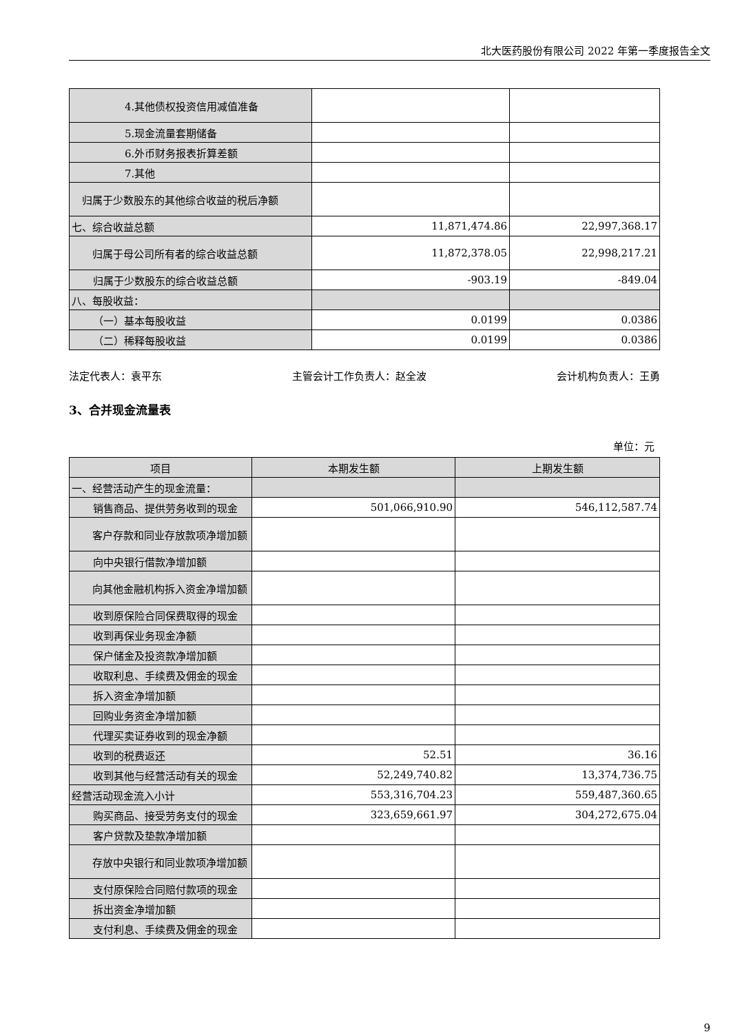北大医药股份有限公司 2022 年第一季度报告全文
| 4.其他债权投资信用减值准备 | | |
| 5.现金流量套期储备 | | |
| 6.外币财务报表折算差额 | | |
| 7.其他 | | |
| 归属于少数股东的其他综合收益的税后净额 | | |
| 七、综合收益总额 | 11,871,474.86 | 22,997,368.17 |
| 归属于母公司所有者的综合收益总额 | 11,872,378.05 | 22,998,217.21 |
| 归属于少数股东的综合收益总额 | -903.19 | -849.04 |
| 八、每股收益： | | |
| （一）基本每股收益 | 0.0199 | 0.0386 |
| （二）稀释每股收益 | 0.0199 | 0.0386 |
法定代表人：袁平东 主管会计工作负责人：赵全波 会计机构负责人：王勇
3、合并现金流量表
单位：元
| 项目 | 本期发生额 | 上期发生额 |
| --- | --- | --- |
| 一、经营活动产生的现金流量： | | |
| 销售商品、提供劳务收到的现金 | 501,066,910.90 | 546,112,587.74 |
| 客户存款和同业存放款项净增加额 | | |
| 向中央银行借款净增加额 | | |
| 向其他金融机构拆入资金净增加额 | | |
| 收到原保险合同保费取得的现金 | | |
| 收到再保业务现金净额 | | |
| 保户储金及投资款净增加额 | | |
| 收取利息、手续费及佣金的现金 | | |
| 拆入资金净增加额 | | |
| 回购业务资金净增加额 | | |
| 代理买卖证券收到的现金净额 | | |
| 收到的税费返还 | 52.51 | 36.16 |
| 收到其他与经营活动有关的现金 | 52,249,740.82 | 13,374,736.75 |
| 经营活动现金流入小计 | 553,316,704.23 | 559,487,360.65 |
| 购买商品、接受劳务支付的现金 | 323,659,661.97 | 304,272,675.04 |
| 客户贷款及垫款净增加额 | | |
| 存放中央银行和同业款项净增加额 | | |
| 支付原保险合同赔付款项的现金 | | |
| 拆出资金净增加额 | | |
| 支付利息、手续费及佣金的现金 | | |
9